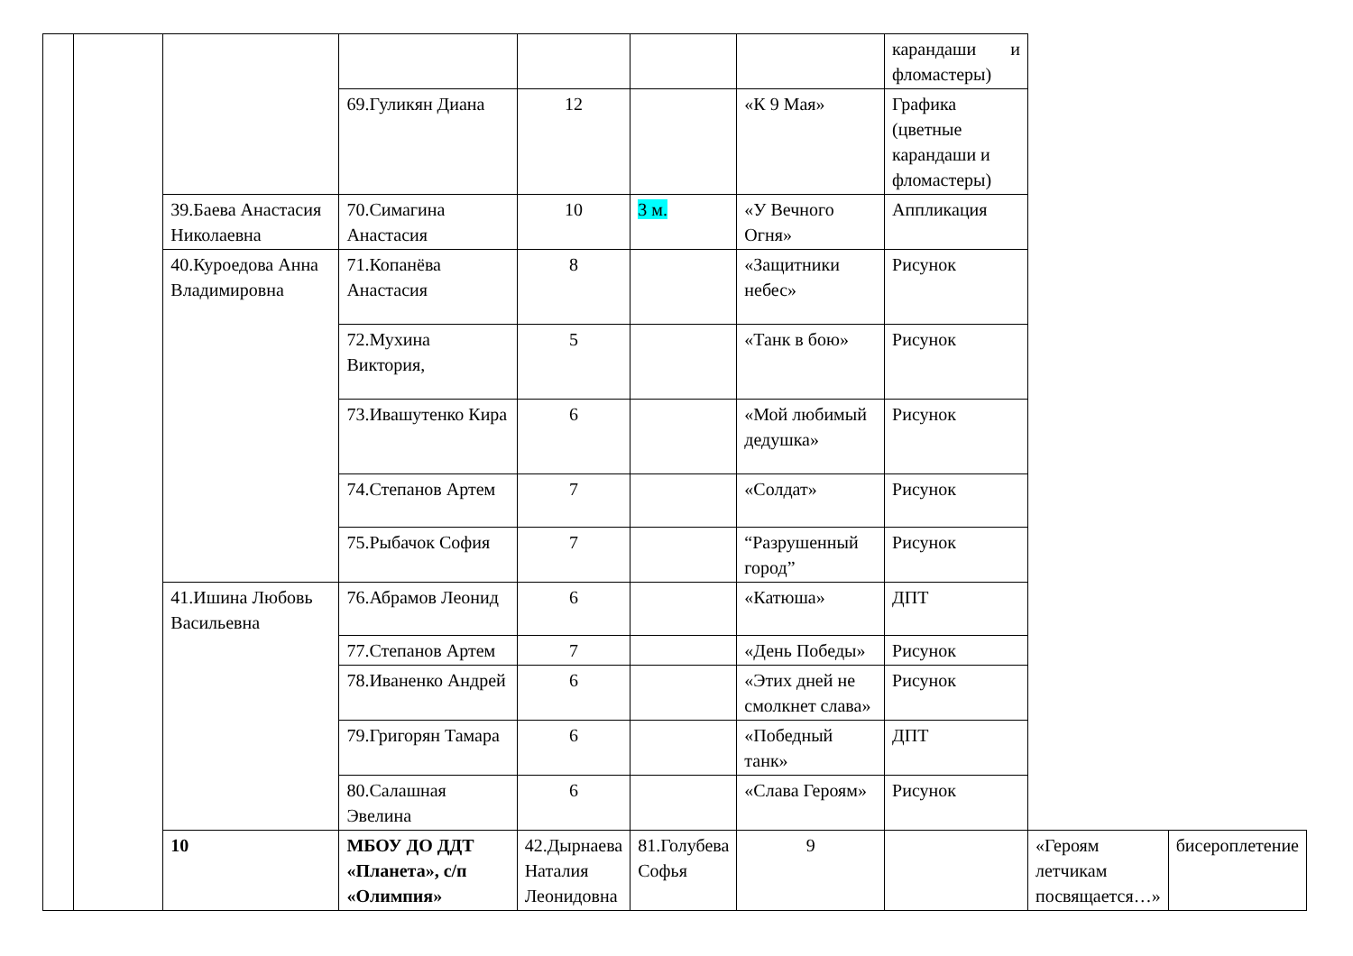| | | | | | | | карандаши и фломастеры) | | |
| | | | 69.Гуликян Диана | 12 | | «К 9 Мая» | Графика (цветные карандаши и фломастеры) | | |
| | | 39.Баева Анастасия Николаевна | 70.Симагина Анастасия | 10 | 3 м. | «У Вечного Огня» | Аппликация | | |
| | | 40.Куроедова Анна Владимировна | 71.Копанёва Анастасия | 8 | | «Защитники небес» | Рисунок | | |
| | | | 72.Мухина Виктория, | 5 | | «Танк в бою» | Рисунок | | |
| | | | 73.Ивашутенко Кира | 6 | | «Мой любимый дедушка» | Рисунок | | |
| | | | 74.Степанов Артем | 7 | | «Солдат» | Рисунок | | |
| | | | 75.Рыбачок София | 7 | | “Разрушенный город” | Рисунок | | |
| | | 41.Ишина Любовь Васильевна | 76.Абрамов Леонид | 6 | | «Катюша» | ДПТ | | |
| | | | 77.Степанов Артем | 7 | | «День Победы» | Рисунок | | |
| | | | 78.Иваненко Андрей | 6 | | «Этих дней не смолкнет слава» | Рисунок | | |
| | | | 79.Григорян Тамара | 6 | | «Победный танк» | ДПТ | | |
| | | | 80.Салашная Эвелина | 6 | | «Слава Героям» | Рисунок | | |
| | | 10 | МБОУ ДО ДДТ «Планета», с/п «Олимпия» | 42.Дырнаева Наталия Леонидовна | 81.Голубева Софья | 9 | | «Героям летчикам посвящается…» | бисероплетение |